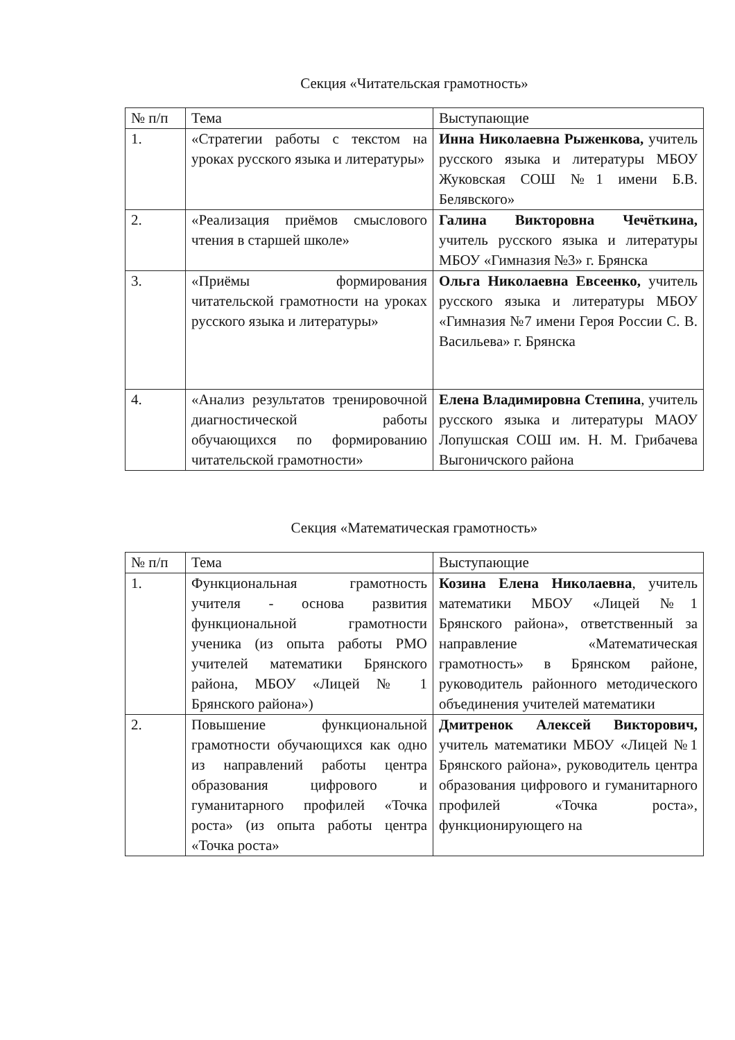Секция «Читательская грамотность»
| № п/п | Тема | Выступающие |
| 1. | «Стратегии работы с текстом на уроках русского языка и литературы» | Инна Николаевна Рыженкова, учитель русского языка и литературы МБОУ Жуковская СОШ №1 имени Б.В. Белявского» |
| 2. | «Реализация приёмов смыслового чтения в старшей школе» | Галина Викторовна Чечёткина, учитель русского языка и литературы МБОУ «Гимназия №3» г. Брянска |
| 3. | «Приёмы формирования читательской грамотности на уроках русского языка и литературы» | Ольга Николаевна Евсеенко, учитель русского языка и литературы МБОУ «Гимназия №7 имени Героя России С. В. Васильева» г. Брянска |
| 4. | «Анализ результатов тренировочной диагностической работы обучающихся по формированию читательской грамотности» | Елена Владимировна Степина , учитель русского языка и литературы МАОУ Лопушская СОШ им. Н. М. Грибачева Выгоничского района |
Секция «Математическая грамотность»
| № п/п | Тема | Выступающие |
| 1. | Функциональная грамотность учителя - основа развития функциональной грамотности ученика (из опыта работы РМО учителей математики Брянского района, МБОУ «Лицей № 1 Брянского района») | Козина Елена Николаевна , учитель математики МБОУ «Лицей №1 Брянского района», ответственный за направление «Математическая грамотность» в Брянском районе, руководитель районного методического объединения учителей математики |
| 2. | Повышение функциональной грамотности обучающихся как одно из направлений работы центра образования цифрового и гуманитарного профилей «Точка роста» (из опыта работы центра «Точка роста» | Дмитренок Алексей Викторович, учитель математики МБОУ «Лицей №1 Брянского района», руководитель центра образования цифрового и гуманитарного профилей «Точка роста», функционирующего на |